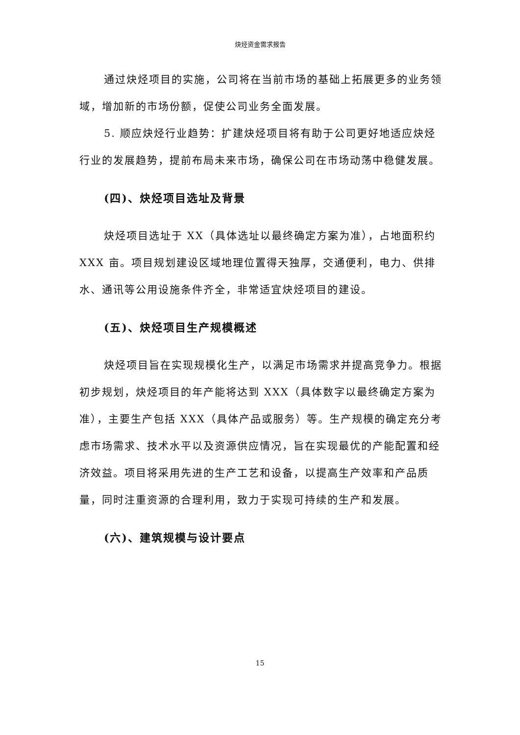炔烃资金需求报告
通过炔烃项目的实施，公司将在当前市场的基础上拓展更多的业务领域，增加新的市场份额，促使公司业务全面发展。
5. 顺应炔烃行业趋势：扩建炔烃项目将有助于公司更好地适应炔烃行业的发展趋势，提前布局未来市场，确保公司在市场动荡中稳健发展。
(四)、炔烃项目选址及背景
炔烃项目选址于 XX（具体选址以最终确定方案为准），占地面积约 XXX 亩。项目规划建设区域地理位置得天独厚，交通便利，电力、供排水、通讯等公用设施条件齐全，非常适宜炔烃项目的建设。
(五)、炔烃项目生产规模概述
炔烃项目旨在实现规模化生产，以满足市场需求并提高竞争力。根据初步规划，炔烃项目的年产能将达到 XXX（具体数字以最终确定方案为准），主要生产包括 XXX（具体产品或服务）等。生产规模的确定充分考虑市场需求、技术水平以及资源供应情况，旨在实现最优的产能配置和经济效益。项目将采用先进的生产工艺和设备，以提高生产效率和产品质量，同时注重资源的合理利用，致力于实现可持续的生产和发展。
(六)、建筑规模与设计要点
15